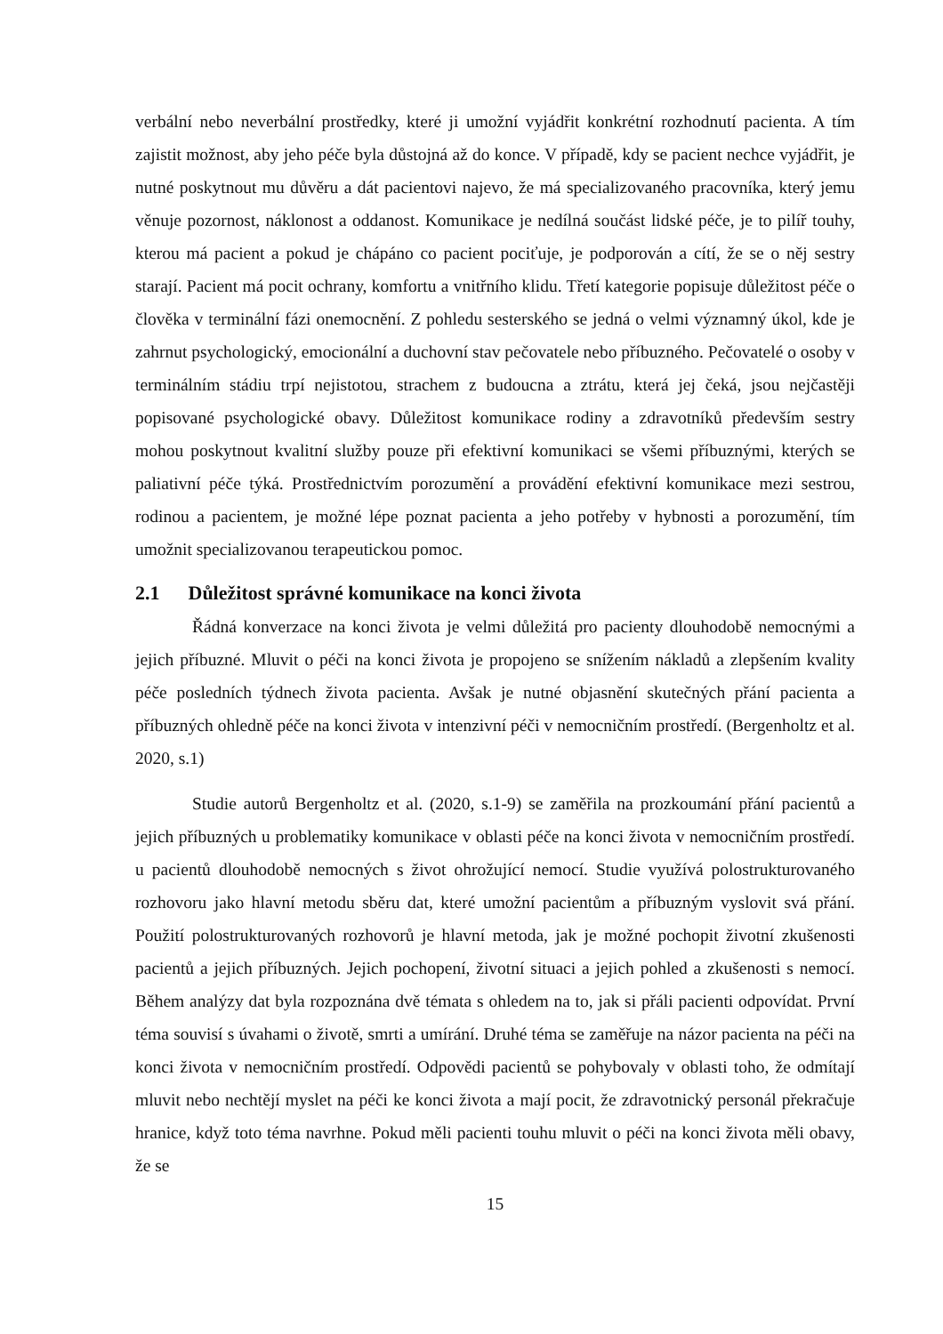verbální nebo neverbální prostředky, které ji umožní vyjádřit konkrétní rozhodnutí pacienta. A tím zajistit možnost, aby jeho péče byla důstojná až do konce. V případě, kdy se pacient nechce vyjádřit, je nutné poskytnout mu důvěru a dát pacientovi najevo, že má specializovaného pracovníka, který jemu věnuje pozornost, náklonost a oddanost. Komunikace je nedílná součást lidské péče, je to pilíř touhy, kterou má pacient a pokud je chápáno co pacient pociťuje, je podporován a cítí, že se o něj sestry starají. Pacient má pocit ochrany, komfortu a vnitřního klidu. Třetí kategorie popisuje důležitost péče o člověka v terminální fázi onemocnění. Z pohledu sesterského se jedná o velmi významný úkol, kde je zahrnut psychologický, emocionální a duchovní stav pečovatele nebo příbuzného. Pečovatelé o osoby v terminálním stádiu trpí nejistotou, strachem z budoucna a ztrátu, která jej čeká, jsou nejčastěji popisované psychologické obavy. Důležitost komunikace rodiny a zdravotníků především sestry mohou poskytnout kvalitní služby pouze při efektivní komunikaci se všemi příbuznými, kterých se paliativní péče týká. Prostřednictvím porozumění a provádění efektivní komunikace mezi sestrou, rodinou a pacientem, je možné lépe poznat pacienta a jeho potřeby v hybnosti a porozumění, tím umožnit specializovanou terapeutickou pomoc.
2.1 Důležitost správné komunikace na konci života
Řádná konverzace na konci života je velmi důležitá pro pacienty dlouhodobě nemocnými a jejich příbuzné. Mluvit o péči na konci života je propojeno se snížením nákladů a zlepšením kvality péče posledních týdnech života pacienta. Avšak je nutné objasnění skutečných přání pacienta a příbuzných ohledně péče na konci života v intenzivní péči v nemocničním prostředí. (Bergenholtz et al. 2020, s.1)
Studie autorů Bergenholtz et al. (2020, s.1-9) se zaměřila na prozkoumání přání pacientů a jejich příbuzných u problematiky komunikace v oblasti péče na konci života v nemocničním prostředí. u pacientů dlouhodobě nemocných s život ohrožující nemocí. Studie využívá polostrukturovaného rozhovoru jako hlavní metodu sběru dat, které umožní pacientům a příbuzným vyslovit svá přání. Použití polostrukturovaných rozhovorů je hlavní metoda, jak je možné pochopit životní zkušenosti pacientů a jejich příbuzných. Jejich pochopení, životní situaci a jejich pohled a zkušenosti s nemocí. Během analýzy dat byla rozpoznána dvě témata s ohledem na to, jak si přáli pacienti odpovídat. První téma souvisí s úvahami o životě, smrti a umírání. Druhé téma se zaměřuje na názor pacienta na péči na konci života v nemocničním prostředí. Odpovědi pacientů se pohybovaly v oblasti toho, že odmítají mluvit nebo nechtějí myslet na péči ke konci života a mají pocit, že zdravotnický personál překračuje hranice, když toto téma navrhne. Pokud měli pacienti touhu mluvit o péči na konci života měli obavy, že se
15